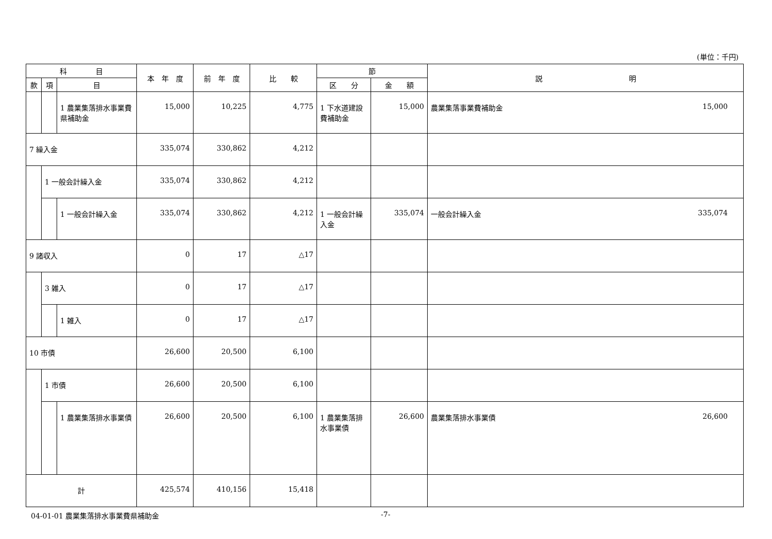(単位：千円)
| 科 目 | | | 本 年 度 | 前 年 度 | 比 較 | 節 | | 説 明 |
| --- | --- | --- | --- | --- | --- | --- | --- | --- |
| 款 | 項 | 目 | | | | 区 分 | 金 額 | |
| | | 1 農業集落排水事業費県補助金 | 15,000 | 10,225 | 4,775 | 1 下水道建設費補助金 | 15,000 | 農業集落事業費補助金 15,000 |
| 7 繰入金 | | | 335,074 | 330,862 | 4,212 | | | |
| | 1 一般会計繰入金 | | 335,074 | 330,862 | 4,212 | | | |
| | | 1 一般会計繰入金 | 335,074 | 330,862 | 4,212 | 1 一般会計繰入金 | 335,074 | 一般会計繰入金 335,074 |
| 9 諸収入 | | | 0 | 17 | △17 | | | |
| | 3 雑入 | | 0 | 17 | △17 | | | |
| | | 1 雑入 | 0 | 17 | △17 | | | |
| 10 市債 | | | 26,600 | 20,500 | 6,100 | | | |
| | 1 市債 | | 26,600 | 20,500 | 6,100 | | | |
| | | 1 農業集落排水事業債 | 26,600 | 20,500 | 6,100 | 1 農業集落排水事業債 | 26,600 | 農業集落排水事業債 26,600 |
| 計 | | | 425,574 | 410,156 | 15,418 | | | |
04-01-01 農業集落排水事業費県補助金 -7-